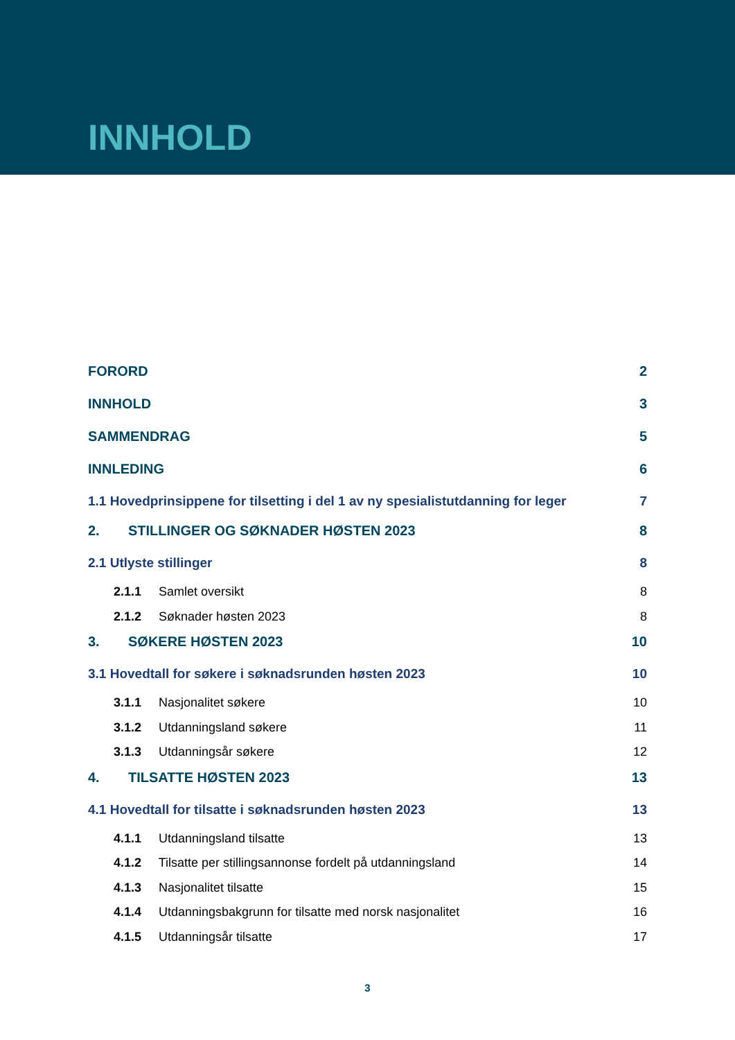INNHOLD
FORORD 2
INNHOLD 3
SAMMENDRAG 5
INNLEDING 6
1.1 Hovedprinsippene for tilsetting i del 1 av ny spesialistutdanning for leger 7
2. STILLINGER OG SØKNADER HØSTEN 2023 8
2.1 Utlyste stillinger 8
2.1.1 Samlet oversikt 8
2.1.2 Søknader høsten 2023 8
3. SØKERE HØSTEN 2023 10
3.1 Hovedtall for søkere i søknadsrunden høsten 2023 10
3.1.1 Nasjonalitet søkere 10
3.1.2 Utdanningsland søkere 11
3.1.3 Utdanningsår søkere 12
4. TILSATTE HØSTEN 2023 13
4.1 Hovedtall for tilsatte i søknadsrunden høsten 2023 13
4.1.1 Utdanningsland tilsatte 13
4.1.2 Tilsatte per stillingsannonse fordelt på utdanningsland 14
4.1.3 Nasjonalitet tilsatte 15
4.1.4 Utdanningsbakgrunn for tilsatte med norsk nasjonalitet 16
4.1.5 Utdanningsår tilsatte 17
3